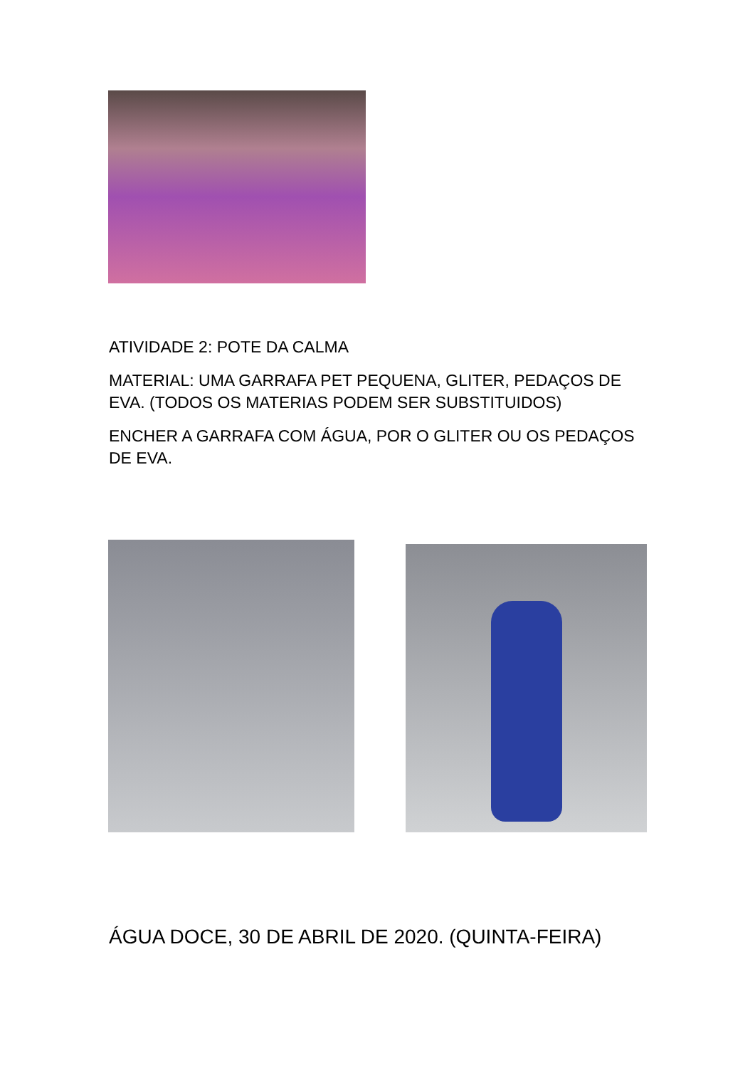ATIVIDADE 2: POTE DA CALMA
MATERIAL: UMA GARRAFA PET PEQUENA, GLITER, PEDAÇOS DE EVA. (TODOS OS MATERIAS PODEM SER SUBSTITUIDOS)
ENCHER A GARRAFA COM ÁGUA, POR O GLITER OU OS PEDAÇOS DE EVA.
ÁGUA DOCE, 30 DE ABRIL DE 2020. (QUINTA-FEIRA)